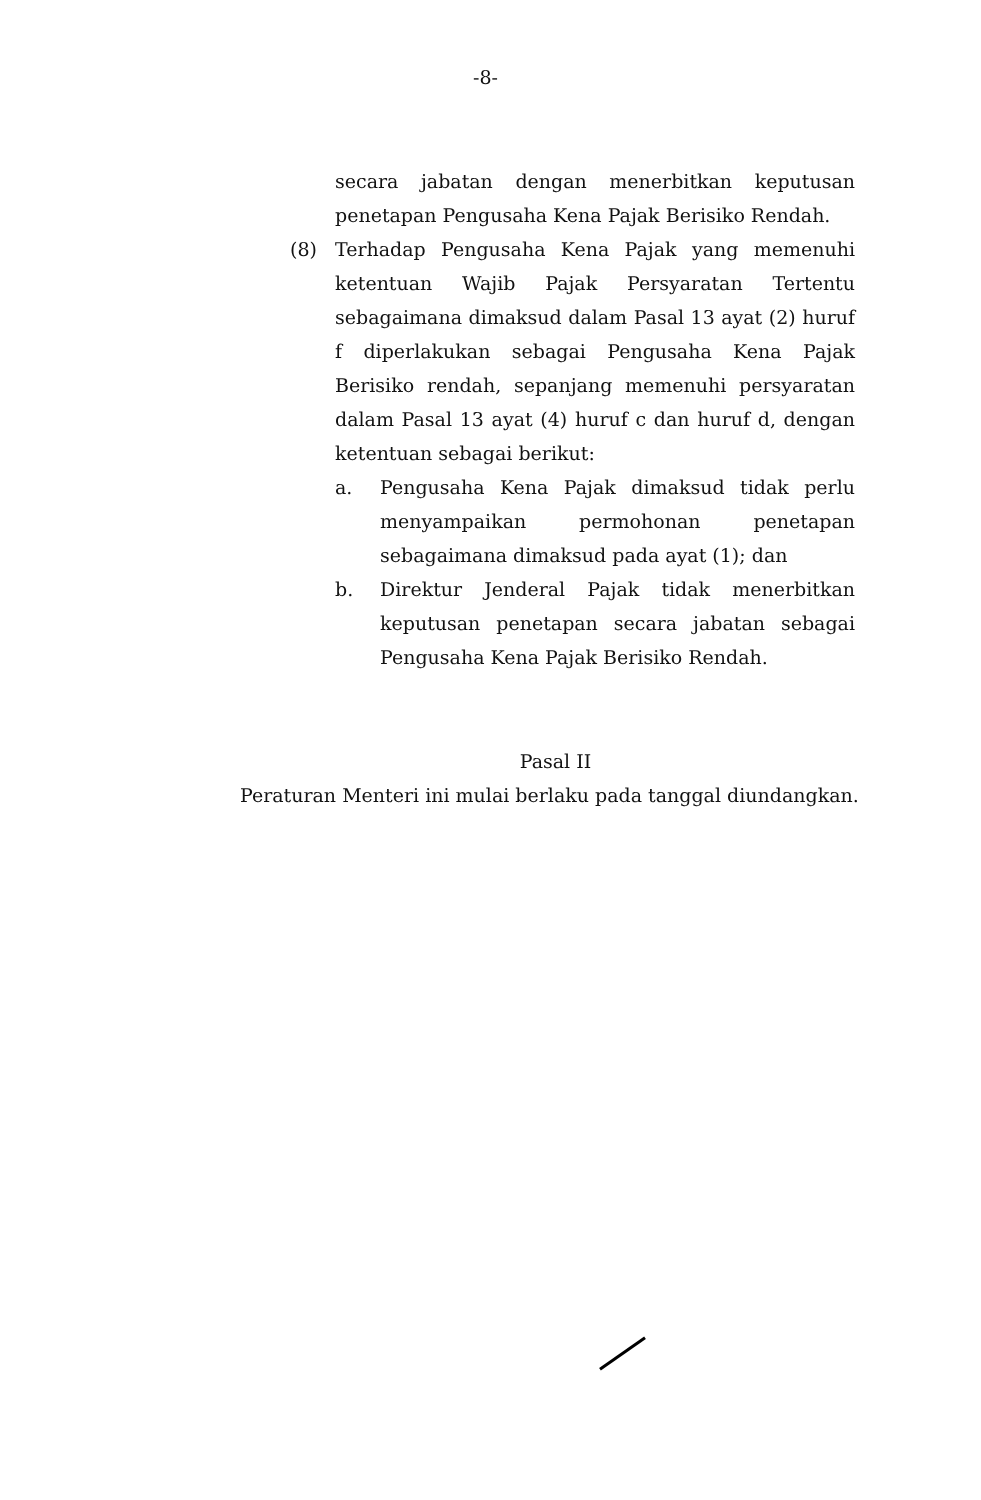-8-
secara jabatan dengan menerbitkan keputusan penetapan Pengusaha Kena Pajak Berisiko Rendah.
(8) Terhadap Pengusaha Kena Pajak yang memenuhi ketentuan Wajib Pajak Persyaratan Tertentu sebagaimana dimaksud dalam Pasal 13 ayat (2) huruf f diperlakukan sebagai Pengusaha Kena Pajak Berisiko rendah, sepanjang memenuhi persyaratan dalam Pasal 13 ayat (4) huruf c dan huruf d, dengan ketentuan sebagai berikut:
a. Pengusaha Kena Pajak dimaksud tidak perlu menyampaikan permohonan penetapan sebagaimana dimaksud pada ayat (1); dan
b. Direktur Jenderal Pajak tidak menerbitkan keputusan penetapan secara jabatan sebagai Pengusaha Kena Pajak Berisiko Rendah.
Pasal II
Peraturan Menteri ini mulai berlaku pada tanggal diundangkan.